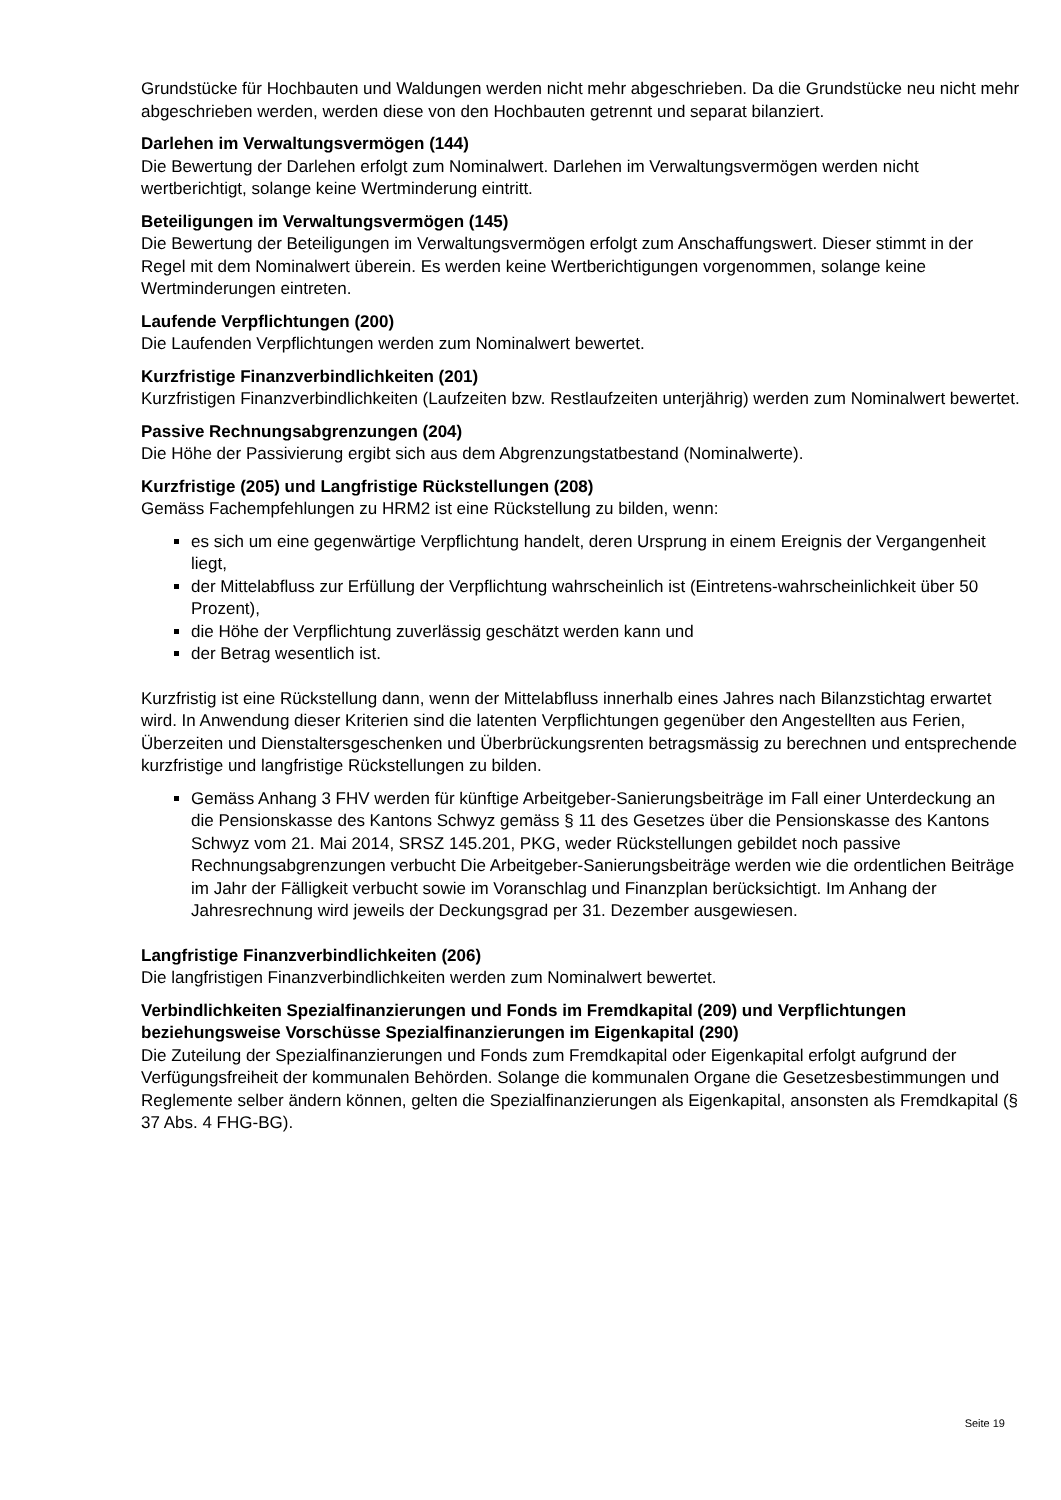Grundstücke für Hochbauten und Waldungen werden nicht mehr abgeschrieben. Da die Grundstücke neu nicht mehr abgeschrieben werden, werden diese von den Hochbauten getrennt und separat bilanziert.
Darlehen im Verwaltungsvermögen (144)
Die Bewertung der Darlehen erfolgt zum Nominalwert. Darlehen im Verwaltungsvermögen werden nicht wertberichtigt, solange keine Wertminderung eintritt.
Beteiligungen im Verwaltungsvermögen (145)
Die Bewertung der Beteiligungen im Verwaltungsvermögen erfolgt zum Anschaffungswert. Dieser stimmt in der Regel mit dem Nominalwert überein. Es werden keine Wertberichtigungen vorgenommen, solange keine Wertminderungen eintreten.
Laufende Verpflichtungen (200)
Die Laufenden Verpflichtungen werden zum Nominalwert bewertet.
Kurzfristige Finanzverbindlichkeiten (201)
Kurzfristigen Finanzverbindlichkeiten (Laufzeiten bzw. Restlaufzeiten unterjährig) werden zum Nominalwert bewertet.
Passive Rechnungsabgrenzungen (204)
Die Höhe der Passivierung ergibt sich aus dem Abgrenzungstatbestand (Nominalwerte).
Kurzfristige (205) und Langfristige Rückstellungen (208)
Gemäss Fachempfehlungen zu HRM2 ist eine Rückstellung zu bilden, wenn:
es sich um eine gegenwärtige Verpflichtung handelt, deren Ursprung in einem Ereignis der Vergangenheit liegt,
der Mittelabfluss zur Erfüllung der Verpflichtung wahrscheinlich ist (Eintretens-wahrscheinlichkeit über 50 Prozent),
die Höhe der Verpflichtung zuverlässig geschätzt werden kann und
der Betrag wesentlich ist.
Kurzfristig ist eine Rückstellung dann, wenn der Mittelabfluss innerhalb eines Jahres nach Bilanzstichtag erwartet wird. In Anwendung dieser Kriterien sind die latenten Verpflichtungen gegenüber den Angestellten aus Ferien, Überzeiten und Dienstaltersgeschenken und Überbrückungsrenten betragsmässig zu berechnen und entsprechende kurzfristige und langfristige Rückstellungen zu bilden.
Gemäss Anhang 3 FHV werden für künftige Arbeitgeber-Sanierungsbeiträge im Fall einer Unterdeckung an die Pensionskasse des Kantons Schwyz gemäss § 11 des Gesetzes über die Pensionskasse des Kantons Schwyz vom 21. Mai 2014, SRSZ 145.201, PKG, weder Rückstellungen gebildet noch passive Rechnungsabgrenzungen verbucht Die Arbeitgeber-Sanierungsbeiträge werden wie die ordentlichen Beiträge im Jahr der Fälligkeit verbucht sowie im Voranschlag und Finanzplan berücksichtigt. Im Anhang der Jahresrechnung wird jeweils der Deckungsgrad per 31. Dezember ausgewiesen.
Langfristige Finanzverbindlichkeiten (206)
Die langfristigen Finanzverbindlichkeiten werden zum Nominalwert bewertet.
Verbindlichkeiten Spezialfinanzierungen und Fonds im Fremdkapital (209) und Verpflichtungen beziehungsweise Vorschüsse Spezialfinanzierungen im Eigenkapital (290)
Die Zuteilung der Spezialfinanzierungen und Fonds zum Fremdkapital oder Eigenkapital erfolgt aufgrund der Verfügungsfreiheit der kommunalen Behörden. Solange die kommunalen Organe die Gesetzesbestimmungen und Reglemente selber ändern können, gelten die Spezialfinanzierungen als Eigenkapital, ansonsten als Fremdkapital (§ 37 Abs. 4 FHG-BG).
Seite 19